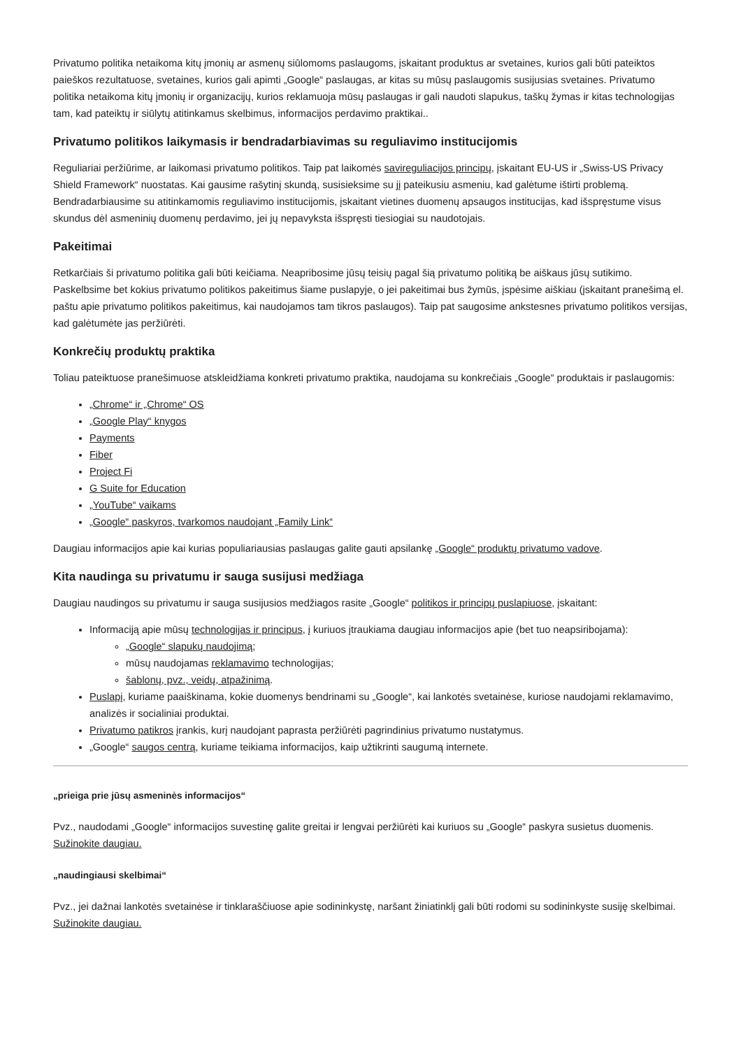Privatumo politika netaikoma kitų įmonių ar asmenų siūlomoms paslaugoms, įskaitant produktus ar svetaines, kurios gali būti pateiktos paieškos rezultatuose, svetaines, kurios gali apimti „Google“ paslaugas, ar kitas su mūsų paslaugomis susijusias svetaines. Privatumo politika netaikoma kitų įmonių ir organizacijų, kurios reklamuoja mūsų paslaugas ir gali naudoti slapukus, taškų žymas ir kitas technologijas tam, kad pateiktų ir siūlytų atitinkamus skelbimus, informacijos perdavimo praktikai..
Privatumo politikos laikymasis ir bendradarbiavimas su reguliavimo institucijomis
Reguliariai peržiūrime, ar laikomasi privatumo politikos. Taip pat laikomės savireguliacijos principų, įskaitant EU-US ir „Swiss-US Privacy Shield Framework“ nuostatas. Kai gausime rašytinį skundą, susisieksime su jį pateikusiu asmeniu, kad galėtume ištirti problemą. Bendradarbiausime su atitinkamomis reguliavimo institucijomis, įskaitant vietines duomenų apsaugos institucijas, kad išspręstume visus skundus dėl asmeninių duomenų perdavimo, jei jų nepavyksta išspręsti tiesiogiai su naudotojais.
Pakeitimai
Retkarčiais ši privatumo politika gali būti keičiama. Neapribosime jūsų teisių pagal šią privatumo politiką be aiškaus jūsų sutikimo. Paskelbsime bet kokius privatumo politikos pakeitimus šiame puslapyje, o jei pakeitimai bus žymūs, įspėsime aiškiau (įskaitant pranešimą el. paštu apie privatumo politikos pakeitimus, kai naudojamos tam tikros paslaugos). Taip pat saugosime ankstesnes privatumo politikos versijas, kad galėtumėte jas peržiūrėti.
Konkrečių produktų praktika
Toliau pateiktuose pranešimuose atskleidžiama konkreti privatumo praktika, naudojama su konkrečiais „Google“ produktais ir paslaugomis:
„Chrome“ ir „Chrome“ OS
„Google Play“ knygos
Payments
Fiber
Project Fi
G Suite for Education
„YouTube“ vaikams
„Google“ paskyros, tvarkomos naudojant „Family Link“
Daugiau informacijos apie kai kurias populiariausias paslaugas galite gauti apsilankę „Google“ produktų privatumo vadove.
Kita naudinga su privatumu ir sauga susijusi medžiaga
Daugiau naudingos su privatumu ir sauga susijusios medžiagos rasite „Google“ politikos ir principų puslapiuose, įskaitant:
Informaciją apie mūsų technologijas ir principus, į kuriuos įtraukiama daugiau informacijos apie (bet tuo neapsiribojama):
„Google“ slapukų naudojimą;
mūsų naudojamas reklamavimo technologijas;
šablonų, pvz., veidų, atpažinimą.
Puslapį, kuriame paaiškinama, kokie duomenys bendrinami su „Google“, kai lankotės svetainėse, kuriose naudojami reklamavimo, analizės ir socialiniai produktai.
Privatumo patikros įrankis, kurį naudojant paprasta peržiūrėti pagrindinius privatumo nustatymus.
„Google“ saugos centrą, kuriame teikiama informacijos, kaip užtikrinti saugumą internete.
„prieiga prie jūsų asmeninės informacijos“
Pvz., naudodami „Google“ informacijos suvestinę galite greitai ir lengvai peržiūrėti kai kuriuos su „Google“ paskyra susietus duomenis.
Sužinokite daugiau.
„naudingiausi skelbimai“
Pvz., jei dažnai lankotės svetainėse ir tinklaraščiuose apie sodininkystę, naršant žiniatinklį gali būti rodomi su sodininkyste susiję skelbimai.
Sužinokite daugiau.